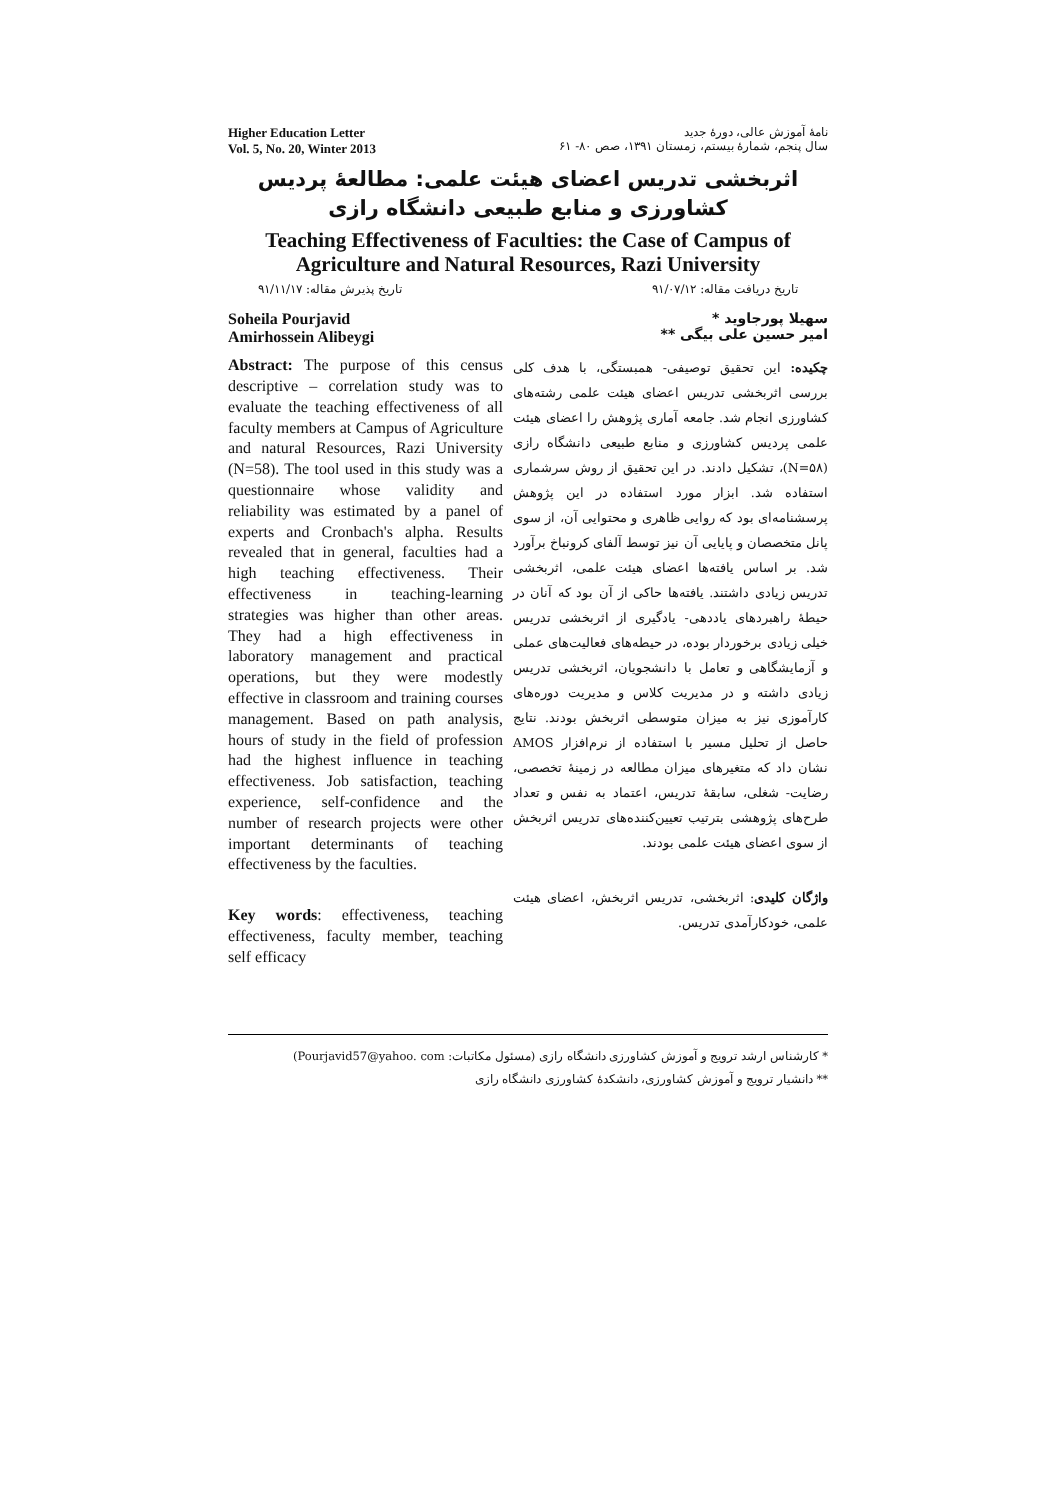Higher Education Letter
Vol. 5, No. 20, Winter 2013
نامهٔ آموزش عالی، دورهٔ جدید
سال پنجم، شمارهٔ بیستم، زمستان ۱۳۹۱، صص ۸۰- ۶۱
اثربخشی تدریس اعضای هیئت علمی: مطالعهٔ پردیس کشاورزی و منابع طبیعی دانشگاه رازی
Teaching Effectiveness of Faculties: the Case of Campus of Agriculture and Natural Resources, Razi University
تاریخ دریافت مقاله: ۹۱/۰۷/۱۲ تاریخ پذیرش مقاله: ۹۱/۱۱/۱۷
Soheila Pourjavid
Amirhossein Alibeygi
سهیلا پورجاوید *
امیر حسین علی بیگی **
Abstract: The purpose of this census descriptive – correlation study was to evaluate the teaching effectiveness of all faculty members at Campus of Agriculture and natural Resources, Razi University (N=58). The tool used in this study was a questionnaire whose validity and reliability was estimated by a panel of experts and Cronbach's alpha. Results revealed that in general, faculties had a high teaching effectiveness. Their effectiveness in teaching-learning strategies was higher than other areas. They had a high effectiveness in laboratory management and practical operations, but they were modestly effective in classroom and training courses management. Based on path analysis, hours of study in the field of profession had the highest influence in teaching effectiveness. Job satisfaction, teaching experience, self-confidence and the number of research projects were other important determinants of teaching effectiveness by the faculties.
Key words: effectiveness, teaching effectiveness, faculty member, teaching self efficacy
چکیده: این تحقیق توصیفی- همبستگی، با هدف کلی بررسی اثربخشی تدریس اعضای هیئت علمی رشته‌های کشاورزی انجام شد. جامعه آماری پژوهش را اعضای هیئت علمی پردیس کشاورزی و منابع طبیعی دانشگاه رازی (N=۵۸)، تشکیل دادند. در این تحقیق از روش سرشماری استفاده شد. ابزار مورد استفاده در این پژوهش پرسشنامه‌ای بود که روایی ظاهری و محتوایی آن، از سوی پانل متخصصان و پایایی آن نیز توسط آلفای کرونباخ برآورد شد. بر اساس یافته‌ها اعضای هیئت علمی، اثربخشی تدریس زیادی داشتند. یافته‌ها حاکی از آن بود که آنان در حیطهٔ راهبردهای یاددهی- یادگیری از اثربخشی تدریس خیلی زیادی برخوردار بوده، در حیطه‌های فعالیت‌های عملی و آزمایشگاهی و تعامل با دانشجویان، اثربخشی تدریس زیادی داشته و در مدیریت کلاس و مدیریت دوره‌های کارآموزی نیز به میزان متوسطی اثربخش بودند. نتایج حاصل از تحلیل مسیر با استفاده از نرم‌افزار AMOS نشان داد که متغیرهای میزان مطالعه در زمینهٔ تخصصی، رضایت- شغلی، سابقهٔ تدریس، اعتماد به نفس و تعداد طرح‌های پژوهشی بترتیب تعیین‌کننده‌های تدریس اثربخش از سوی اعضای هیئت علمی بودند.
واژگان کلیدی: اثربخشی، تدریس اثربخش، اعضای هیئت علمی، خودکارآمدی تدریس.
* کارشناس ارشد ترویج و آموزش کشاورزی دانشگاه رازی (مسئول مکاتبات: Pourjavid57@yahoo. com)
** دانشیار ترویج و آموزش کشاورزی، دانشکدهٔ کشاورزی دانشگاه رازی